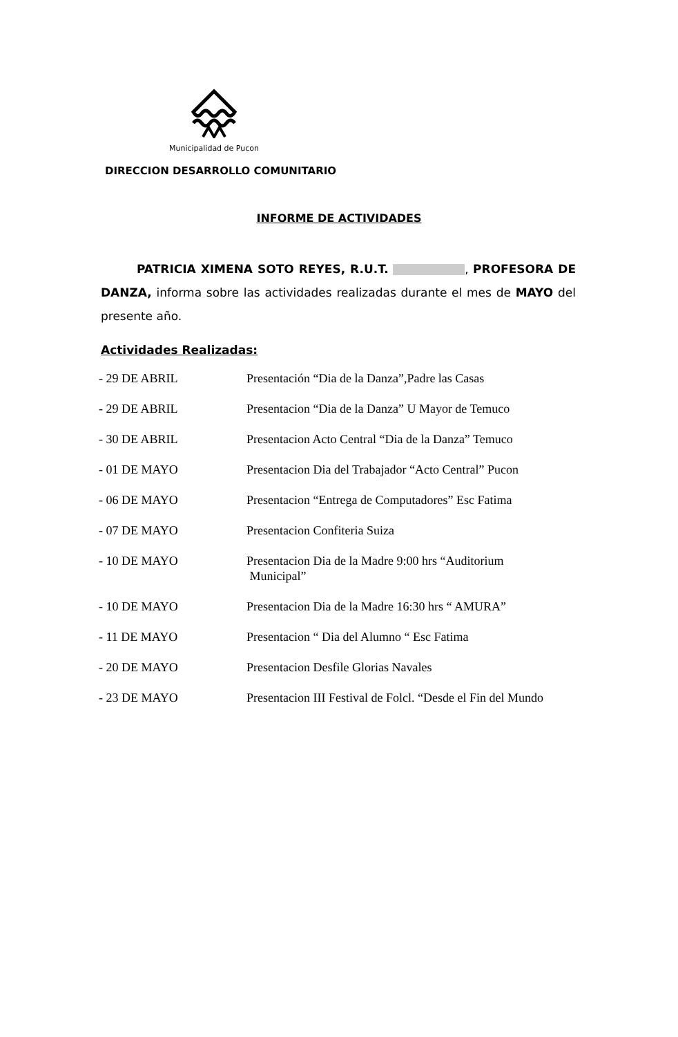Municipalidad de Pucon
DIRECCION DESARROLLO COMUNITARIO
INFORME DE ACTIVIDADES
PATRICIA XIMENA SOTO REYES, R.U.T. , PROFESORA DE DANZA, informa sobre las actividades realizadas durante el mes de MAYO del presente año.
Actividades Realizadas:
- 29 DE ABRIL Presentación “Dia de la Danza”,Padre las Casas
- 29 DE ABRIL Presentacion “Dia de la Danza” U Mayor de Temuco
- 30 DE ABRIL Presentacion Acto Central “Dia de la Danza” Temuco
- 01 DE MAYO Presentacion Dia del Trabajador “Acto Central” Pucon
- 06 DE MAYO Presentacion “Entrega de Computadores” Esc Fatima
- 07 DE MAYO Presentacion Confiteria Suiza
- 10 DE MAYO Presentacion Dia de la Madre 9:00 hrs “Auditorium
Municipal”
- 10 DE MAYO Presentacion Dia de la Madre 16:30 hrs “ AMURA”
- 11 DE MAYO Presentacion “ Dia del Alumno “ Esc Fatima
- 20 DE MAYO Presentacion Desfile Glorias Navales
- 23 DE MAYO Presentacion III Festival de Folcl. “Desde el Fin del Mundo